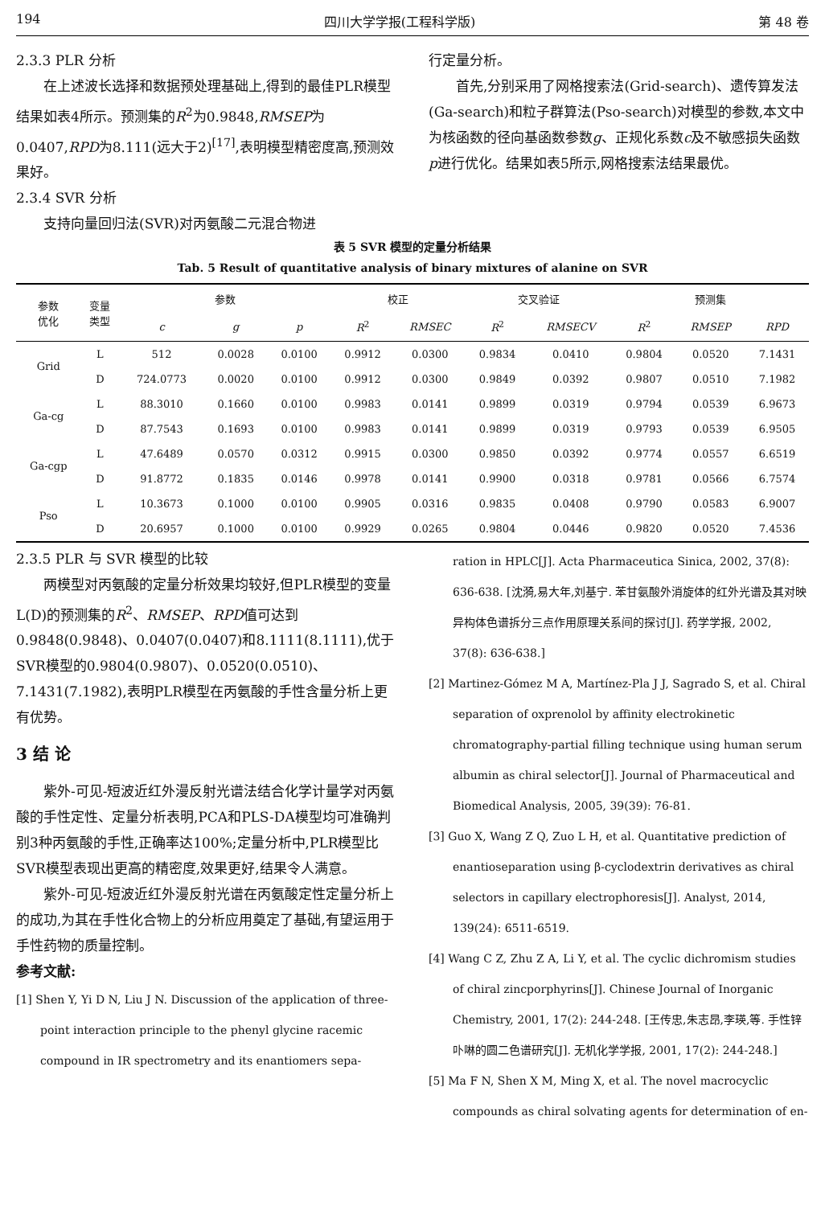194 四川大学学报(工程科学版) 第 48 卷
2.3.3 PLR 分析
在上述波长选择和数据预处理基础上,得到的最佳PLR模型结果如表4所示。预测集的R<sup>2</sup>为0.9848,RMSEP为0.0407,RPD为8.111(远大于2)<sup>[17]</sup>,表明模型精密度高,预测效果好。
2.3.4 SVR 分析
支持向量回归法(SVR)对丙氨酸二元混合物进
行定量分析。
首先,分别采用了网格搜索法(Grid-search)、遗传算发法(Ga-search)和粒子群算法(Pso-search)对模型的参数,本文中为核函数的径向基函数参数g、正规化系数c及不敏感损失函数p进行优化。结果如表5所示,网格搜索法结果最优。
表 5 SVR 模型的定量分析结果
Tab. 5 Result of quantitative analysis of binary mixtures of alanine on SVR
| 参数 优化 | 变量 类型 | 参数 | | | 校正 | | 交叉验证 | | 预测集 | | |
| --- | --- | --- | --- | --- | --- | --- | --- | --- | --- | --- | --- |
| | | c | g | p | R<sup>2</sup> | RMSEC | R<sup>2</sup> | RMSECV | R<sup>2</sup> | RMSEP | RPD |
| Grid | L | 512 | 0.0028 | 0.0100 | 0.9912 | 0.0300 | 0.9834 | 0.0410 | 0.9804 | 0.0520 | 7.1431 |
| | D | 724.0773 | 0.0020 | 0.0100 | 0.9912 | 0.0300 | 0.9849 | 0.0392 | 0.9807 | 0.0510 | 7.1982 |
| Ga-cg | L | 88.3010 | 0.1660 | 0.0100 | 0.9983 | 0.0141 | 0.9899 | 0.0319 | 0.9794 | 0.0539 | 6.9673 |
| | D | 87.7543 | 0.1693 | 0.0100 | 0.9983 | 0.0141 | 0.9899 | 0.0319 | 0.9793 | 0.0539 | 6.9505 |
| Ga-cgp | L | 47.6489 | 0.0570 | 0.0312 | 0.9915 | 0.0300 | 0.9850 | 0.0392 | 0.9774 | 0.0557 | 6.6519 |
| | D | 91.8772 | 0.1835 | 0.0146 | 0.9978 | 0.0141 | 0.9900 | 0.0318 | 0.9781 | 0.0566 | 6.7574 |
| Pso | L | 10.3673 | 0.1000 | 0.0100 | 0.9905 | 0.0316 | 0.9835 | 0.0408 | 0.9790 | 0.0583 | 6.9007 |
| | D | 20.6957 | 0.1000 | 0.0100 | 0.9929 | 0.0265 | 0.9804 | 0.0446 | 0.9820 | 0.0520 | 7.4536 |
2.3.5 PLR 与 SVR 模型的比较
两模型对丙氨酸的定量分析效果均较好,但PLR模型的变量L(D)的预测集的R<sup>2</sup>、RMSEP、RPD值可达到0.9848(0.9848)、0.0407(0.0407)和8.1111(8.1111),优于SVR模型的0.9804(0.9807)、0.0520(0.0510)、7.1431(7.1982),表明PLR模型在丙氨酸的手性含量分析上更有优势。
3 结 论
紫外-可见-短波近红外漫反射光谱法结合化学计量学对丙氨酸的手性定性、定量分析表明,PCA和PLS-DA模型均可准确判别3种丙氨酸的手性,正确率达100%;定量分析中,PLR模型比SVR模型表现出更高的精密度,效果更好,结果令人满意。
紫外-可见-短波近红外漫反射光谱在丙氨酸定性定量分析上的成功,为其在手性化合物上的分析应用奠定了基础,有望运用于手性药物的质量控制。
参考文献:
[1] Shen Y, Yi D N, Liu J N. Discussion of the application of three-point interaction principle to the phenyl glycine racemic compound in IR spectrometry and its enantiomers sepa-
ration in HPLC[J]. Acta Pharmaceutica Sinica, 2002, 37(8): 636-638. [沈漪,易大年,刘基宁. 苯甘氨酸外消旋体的红外光谱及其对映异构体色谱拆分三点作用原理关系间的探讨[J]. 药学学报, 2002, 37(8): 636-638.]
[2] Martinez-Gómez M A, Martínez-Pla J J, Sagrado S, et al. Chiral separation of oxprenolol by affinity electrokinetic chromatography-partial filling technique using human serum albumin as chiral selector[J]. Journal of Pharmaceutical and Biomedical Analysis, 2005, 39(39): 76-81.
[3] Guo X, Wang Z Q, Zuo L H, et al. Quantitative prediction of enantioseparation using β-cyclodextrin derivatives as chiral selectors in capillary electrophoresis[J]. Analyst, 2014, 139(24): 6511-6519.
[4] Wang C Z, Zhu Z A, Li Y, et al. The cyclic dichromism studies of chiral zincporphyrins[J]. Chinese Journal of Inorganic Chemistry, 2001, 17(2): 244-248. [王传忠,朱志昂,李瑛,等. 手性锌卟啉的圆二色谱研究[J]. 无机化学学报, 2001, 17(2): 244-248.]
[5] Ma F N, Shen X M, Ming X, et al. The novel macrocyclic compounds as chiral solvating agents for determination of en-